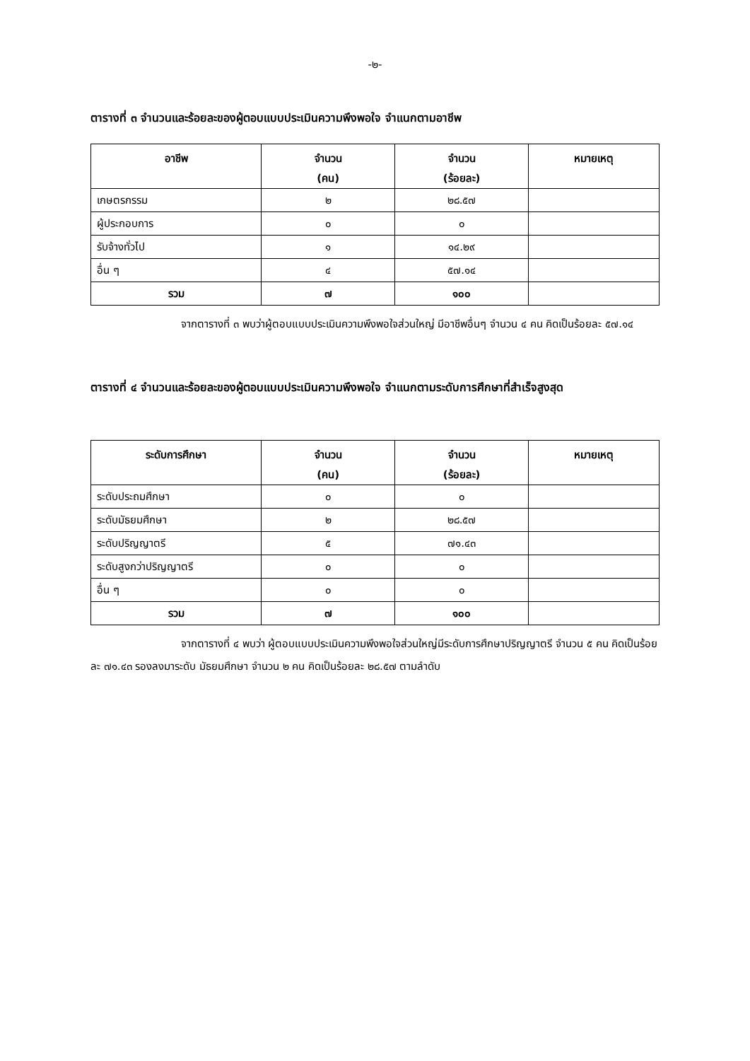-๒-
ตารางที่ ๓ จำนวนและร้อยละของผู้ตอบแบบประเมินความพึงพอใจ จำแนกตามอาชีพ
| อาชีพ | จำนวน (คน) | จำนวน (ร้อยละ) | หมายเหตุ |
| --- | --- | --- | --- |
| เกษตรกรรม | ๒ | ๒๘.๕๗ | |
| ผู้ประกอบการ | ๐ | ๐ | |
| รับจ้างทั่วไป | ๑ | ๑๔.๒๙ | |
| อื่น ๆ | ๔ | ๕๗.๑๔ | |
| รวม | ๗ | ๑๐๐ | |
จากตารางที่ ๓ พบว่าผู้ตอบแบบประเมินความพึงพอใจส่วนใหญ่ มีอาชีพอื่นๆ จำนวน ๔ คน คิดเป็นร้อยละ ๕๗.๑๔
ตารางที่ ๔ จำนวนและร้อยละของผู้ตอบแบบประเมินความพึงพอใจ จำแนกตามระดับการศึกษาที่สำเร็จสูงสุด
| ระดับการศึกษา | จำนวน (คน) | จำนวน (ร้อยละ) | หมายเหตุ |
| --- | --- | --- | --- |
| ระดับประถมศึกษา | ๐ | ๐ | |
| ระดับมัธยมศึกษา | ๒ | ๒๘.๕๗ | |
| ระดับปริญญาตรี | ๕ | ๗๑.๔๓ | |
| ระดับสูงกว่าปริญญาตรี | ๐ | ๐ | |
| อื่น ๆ | ๐ | ๐ | |
| รวม | ๗ | ๑๐๐ | |
จากตารางที่ ๔ พบว่า ผู้ตอบแบบประเมินความพึงพอใจส่วนใหญ่มีระดับการศึกษาปริญญาตรี จำนวน ๕ คน คิดเป็นร้อยละ ๗๑.๔๓ รองลงมาระดับ มัธยมศึกษา จำนวน ๒ คน คิดเป็นร้อยละ ๒๘.๕๗ ตามลำดับ